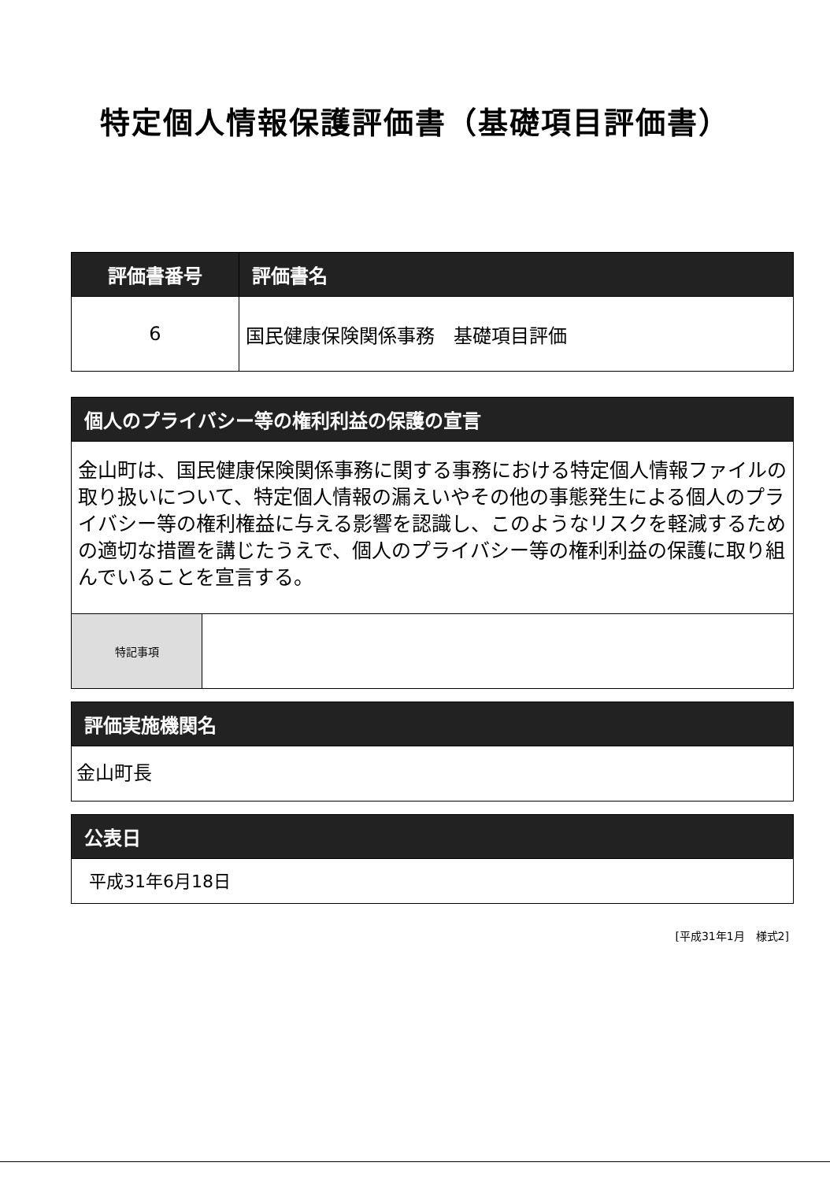特定個人情報保護評価書（基礎項目評価書）
| 評価書番号 | 評価書名 |
| --- | --- |
| 6 | 国民健康保険関係事務 基礎項目評価 |
個人のプライバシー等の権利利益の保護の宣言
金山町は、国民健康保険関係事務に関する事務における特定個人情報ファイルの取り扱いについて、特定個人情報の漏えいやその他の事態発生による個人のプライバシー等の権利権益に与える影響を認識し、このようなリスクを軽減するための適切な措置を講じたうえで、個人のプライバシー等の権利利益の保護に取り組んでいることを宣言する。
| 特記事項 | |
評価実施機関名
金山町長
公表日
平成31年6月18日
[平成31年1月　様式2]